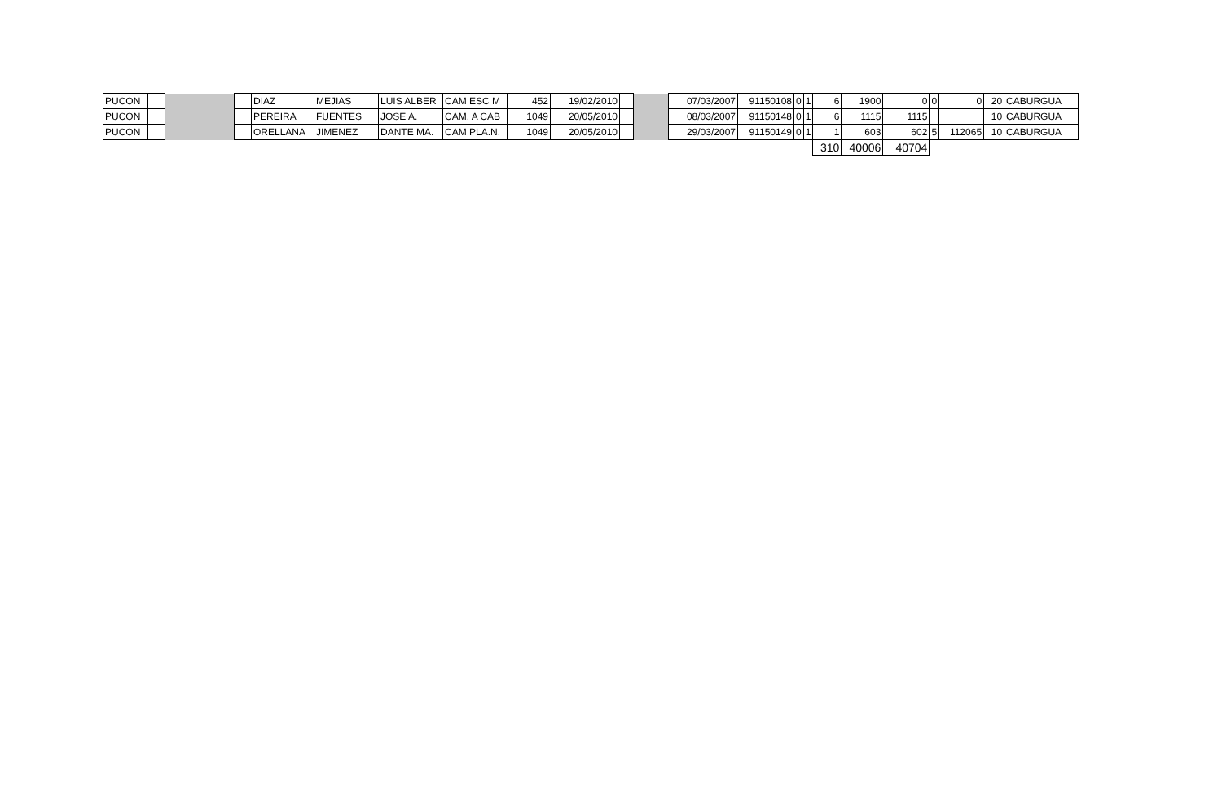| PUCON | | | | DIAZ | MEJIAS | LUIS ALBER | CAM ESC M | 452 | 19/02/2010 | | | 07/03/2007 | 91150108 | 0 | 1 | 6 | 1900 | 0 | 0 | 0 | 20 | CABURGUA |
| PUCON | | | | PEREIRA | FUENTES | JOSE A. | CAM. A CAB | 1049 | 20/05/2010 | | | 08/03/2007 | 91150148 | 0 | 1 | 6 | 1115 | 1115 | | | 10 | CABURGUA |
| PUCON | | | | ORELLANA | JIMENEZ | DANTE MA. | CAM PLA.N. | 1049 | 20/05/2010 | | | 29/03/2007 | 91150149 | 0 | 1 | 1 | 603 | 602 | 5 | 112065 | 10 | CABURGUA |
| | | | | | | | | | | | | | | | | 310 | 40006 | 40704 | | | | |